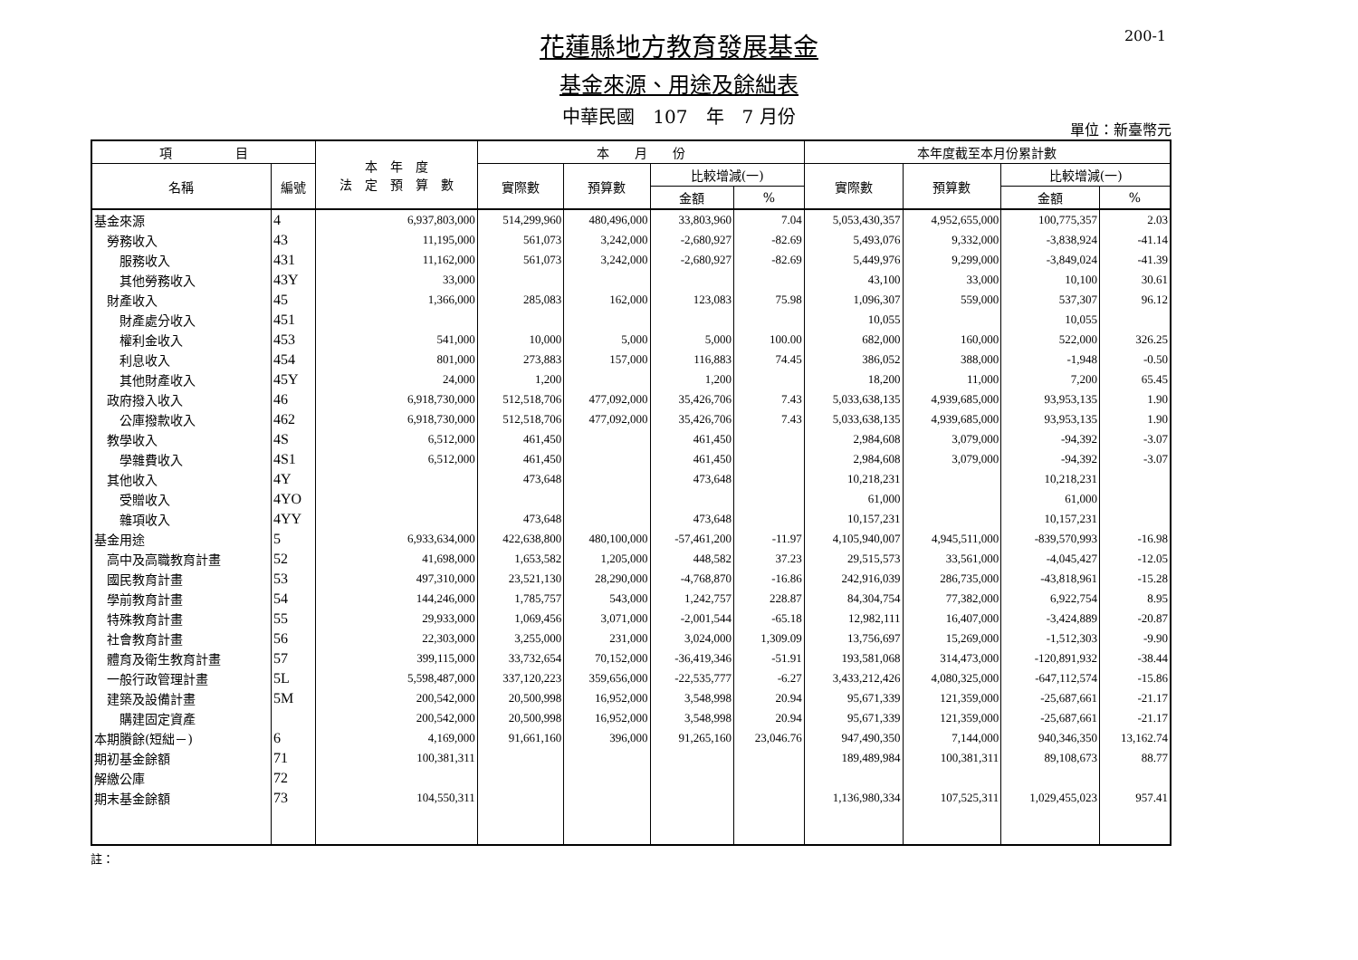200-1
花蓮縣地方教育發展基金
基金來源、用途及餘絀表
中華民國　107　年　7 月份
單位：新臺幣元
| 項 目 | | 本 年 度 法 定 預 算 數 | 本 月 份 | | | | 本年度截至本月份累計數 | | | |
| --- | --- | --- | --- | --- | --- | --- | --- | --- | --- | --- |
| 名稱 | 編號 | | 實際數 | 預算數 | 比較增減(一) | | 實際數 | 預算數 | 比較增減(一) | |
| | | | | | 金額 | % | | | 金額 | % |
| 基金來源 | 4 | 6,937,803,000 | 514,299,960 | 480,496,000 | 33,803,960 | 7.04 | 5,053,430,357 | 4,952,655,000 | 100,775,357 | 2.03 |
| 勞務收入 | 43 | 11,195,000 | 561,073 | 3,242,000 | -2,680,927 | -82.69 | 5,493,076 | 9,332,000 | -3,838,924 | -41.14 |
| 服務收入 | 431 | 11,162,000 | 561,073 | 3,242,000 | -2,680,927 | -82.69 | 5,449,976 | 9,299,000 | -3,849,024 | -41.39 |
| 其他勞務收入 | 43Y | 33,000 | | | | | 43,100 | 33,000 | 10,100 | 30.61 |
| 財產收入 | 45 | 1,366,000 | 285,083 | 162,000 | 123,083 | 75.98 | 1,096,307 | 559,000 | 537,307 | 96.12 |
| 財產處分收入 | 451 | | | | | | 10,055 | | 10,055 | |
| 權利金收入 | 453 | 541,000 | 10,000 | 5,000 | 5,000 | 100.00 | 682,000 | 160,000 | 522,000 | 326.25 |
| 利息收入 | 454 | 801,000 | 273,883 | 157,000 | 116,883 | 74.45 | 386,052 | 388,000 | -1,948 | -0.50 |
| 其他財產收入 | 45Y | 24,000 | 1,200 | | 1,200 | | 18,200 | 11,000 | 7,200 | 65.45 |
| 政府撥入收入 | 46 | 6,918,730,000 | 512,518,706 | 477,092,000 | 35,426,706 | 7.43 | 5,033,638,135 | 4,939,685,000 | 93,953,135 | 1.90 |
| 公庫撥款收入 | 462 | 6,918,730,000 | 512,518,706 | 477,092,000 | 35,426,706 | 7.43 | 5,033,638,135 | 4,939,685,000 | 93,953,135 | 1.90 |
| 教學收入 | 4S | 6,512,000 | 461,450 | | 461,450 | | 2,984,608 | 3,079,000 | -94,392 | -3.07 |
| 學雜費收入 | 4S1 | 6,512,000 | 461,450 | | 461,450 | | 2,984,608 | 3,079,000 | -94,392 | -3.07 |
| 其他收入 | 4Y | | 473,648 | | 473,648 | | 10,218,231 | | 10,218,231 | |
| 受贈收入 | 4YO | | | | | | 61,000 | | 61,000 | |
| 雜項收入 | 4YY | | 473,648 | | 473,648 | | 10,157,231 | | 10,157,231 | |
| 基金用途 | 5 | 6,933,634,000 | 422,638,800 | 480,100,000 | -57,461,200 | -11.97 | 4,105,940,007 | 4,945,511,000 | -839,570,993 | -16.98 |
| 高中及高職教育計畫 | 52 | 41,698,000 | 1,653,582 | 1,205,000 | 448,582 | 37.23 | 29,515,573 | 33,561,000 | -4,045,427 | -12.05 |
| 國民教育計畫 | 53 | 497,310,000 | 23,521,130 | 28,290,000 | -4,768,870 | -16.86 | 242,916,039 | 286,735,000 | -43,818,961 | -15.28 |
| 學前教育計畫 | 54 | 144,246,000 | 1,785,757 | 543,000 | 1,242,757 | 228.87 | 84,304,754 | 77,382,000 | 6,922,754 | 8.95 |
| 特殊教育計畫 | 55 | 29,933,000 | 1,069,456 | 3,071,000 | -2,001,544 | -65.18 | 12,982,111 | 16,407,000 | -3,424,889 | -20.87 |
| 社會教育計畫 | 56 | 22,303,000 | 3,255,000 | 231,000 | 3,024,000 | 1,309.09 | 13,756,697 | 15,269,000 | -1,512,303 | -9.90 |
| 體育及衛生教育計畫 | 57 | 399,115,000 | 33,732,654 | 70,152,000 | -36,419,346 | -51.91 | 193,581,068 | 314,473,000 | -120,891,932 | -38.44 |
| 一般行政管理計畫 | 5L | 5,598,487,000 | 337,120,223 | 359,656,000 | -22,535,777 | -6.27 | 3,433,212,426 | 4,080,325,000 | -647,112,574 | -15.86 |
| 建築及設備計畫 | 5M | 200,542,000 | 20,500,998 | 16,952,000 | 3,548,998 | 20.94 | 95,671,339 | 121,359,000 | -25,687,661 | -21.17 |
| 購建固定資產 | | 200,542,000 | 20,500,998 | 16,952,000 | 3,548,998 | 20.94 | 95,671,339 | 121,359,000 | -25,687,661 | -21.17 |
| 本期賸餘(短絀－) | 6 | 4,169,000 | 91,661,160 | 396,000 | 91,265,160 | 23,046.76 | 947,490,350 | 7,144,000 | 940,346,350 | 13,162.74 |
| 期初基金餘額 | 71 | 100,381,311 | | | | | 189,489,984 | 100,381,311 | 89,108,673 | 88.77 |
| 解繳公庫 | 72 | | | | | | | | | |
| 期末基金餘額 | 73 | 104,550,311 | | | | | 1,136,980,334 | 107,525,311 | 1,029,455,023 | 957.41 |
註：